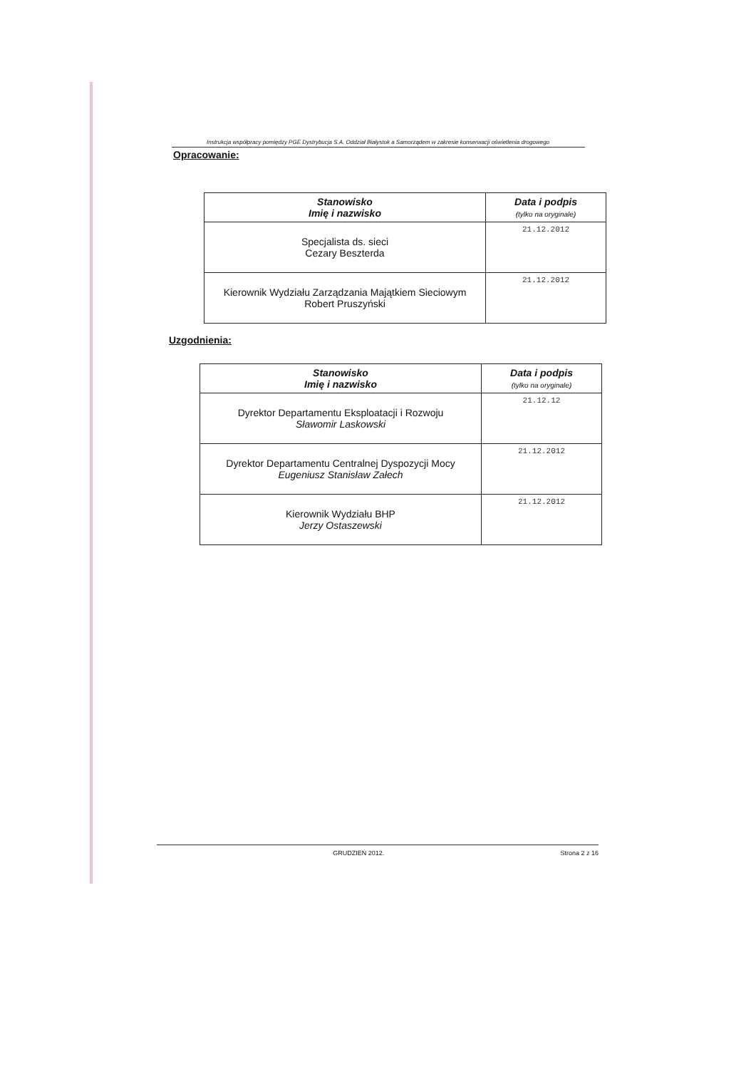Instrukcja współpracy pomiędzy PGE Dystrybucja S.A. Oddział Białystok a Samorządem w zakresie konserwacji oświetlenia drogowego
Opracowanie:
| Stanowisko Imię i nazwisko | Data i podpis (tylko na oryginale) |
| --- | --- |
| Specjalista ds. sieci Cezary Beszterda | 21.12.2012 |
| Kierownik Wydziału Zarządzania Majątkiem Sieciowym Robert Pruszyński | 21.12.2012 |
Uzgodnienia:
| Stanowisko Imię i nazwisko | Data i podpis (tylko na oryginale) |
| --- | --- |
| Dyrektor Departamentu Eksploatacji i Rozwoju Sławomir Laskowski | 21.12.12 |
| Dyrektor Departamentu Centralnej Dyspozycji Mocy Eugeniusz Stanisław Załech | 21.12.2012 |
| Kierownik Wydziału BHP Jerzy Ostaszewski | 21.12.2012 |
GRUDZIEŃ 2012. Strona 2 z 16